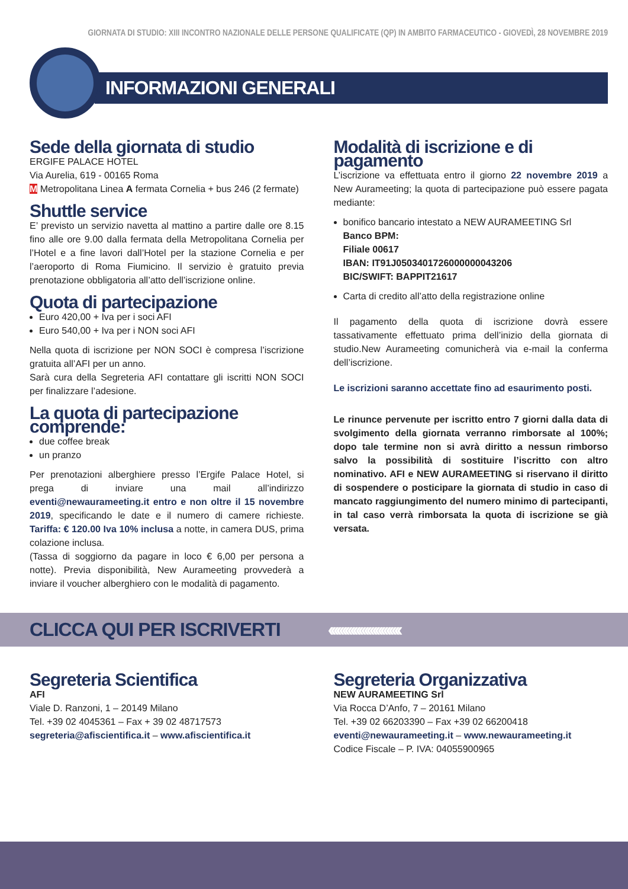GIORNATA DI STUDIO: XIII INCONTRO NAZIONALE DELLE PERSONE QUALIFICATE (QP) IN AMBITO FARMACEUTICO - GIOVEDÌ, 28 NOVEMBRE 2019
INFORMAZIONI GENERALI
Sede della giornata di studio
ERGIFE PALACE HOTEL
Via Aurelia, 619 - 00165 Roma
M Metropolitana Linea A fermata Cornelia + bus 246 (2 fermate)
Shuttle service
E’ previsto un servizio navetta al mattino a partire dalle ore 8.15 fino alle ore 9.00 dalla fermata della Metropolitana Cornelia per l’Hotel e a fine lavori dall’Hotel per la stazione Cornelia e per l’aeroporto di Roma Fiumicino. Il servizio è gratuito previa prenotazione obbligatoria all’atto dell’iscrizione online.
Quota di partecipazione
Euro 420,00 + Iva per i soci AFI
Euro 540,00 + Iva per i NON soci AFI
Nella quota di iscrizione per NON SOCI è compresa l’iscrizione gratuita all’AFI per un anno.
Sarà cura della Segreteria AFI contattare gli iscritti NON SOCI per finalizzare l’adesione.
La quota di partecipazione comprende:
due coffee break
un pranzo
Per prenotazioni alberghiere presso l’Ergife Palace Hotel, si prega di inviare una mail all’indirizzo eventi@newaurameeting.it entro e non oltre il 15 novembre 2019, specificando le date e il numero di camere richieste. Tariffa: € 120.00 Iva 10% inclusa a notte, in camera DUS, prima colazione inclusa.
(Tassa di soggiorno da pagare in loco € 6,00 per persona a notte). Previa disponibilità, New Aurameeting provvederà a inviare il voucher alberghiero con le modalità di pagamento.
Modalità di iscrizione e di pagamento
L’iscrizione va effettuata entro il giorno 22 novembre 2019 a New Aurameeting; la quota di partecipazione può essere pagata mediante:
bonifico bancario intestato a NEW AURAMEETING Srl
Banco BPM:
Filiale 00617
IBAN: IT91J0503401726000000043206
BIC/SWIFT: BAPPIT21617
Carta di credito all’atto della registrazione online
Il pagamento della quota di iscrizione dovrà essere tassativamente effettuato prima dell’inizio della giornata di studio.New Aurameeting comunicherà via e-mail la conferma dell’iscrizione.
Le iscrizioni saranno accettate fino ad esaurimento posti.
Le rinunce pervenute per iscritto entro 7 giorni dalla data di svolgimento della giornata verranno rimborsate al 100%; dopo tale termine non si avrà diritto a nessun rimborso salvo la possibilità di sostituire l’iscritto con altro nominativo. AFI e NEW AURAMEETING si riservano il diritto di sospendere o posticipare la giornata di studio in caso di mancato raggiungimento del numero minimo di partecipanti, in tal caso verrà rimborsata la quota di iscrizione se già versata.
CLICCA QUI PER ISCRIVERTI ‹‹‹‹‹‹‹‹‹‹‹‹‹‹‹‹‹‹‹‹‹‹‹‹‹‹
Segreteria Scientifica
AFI
Viale D. Ranzoni, 1 – 20149 Milano
Tel. +39 02 4045361 – Fax + 39 02 48717573
segreteria@afiscientifica.it – www.afiscientifica.it
Segreteria Organizzativa
NEW AURAMEETING Srl
Via Rocca D’Anfo, 7 – 20161 Milano
Tel. +39 02 66203390 – Fax +39 02 66200418
eventi@newaurameeting.it – www.newaurameeting.it
Codice Fiscale – P. IVA: 04055900965